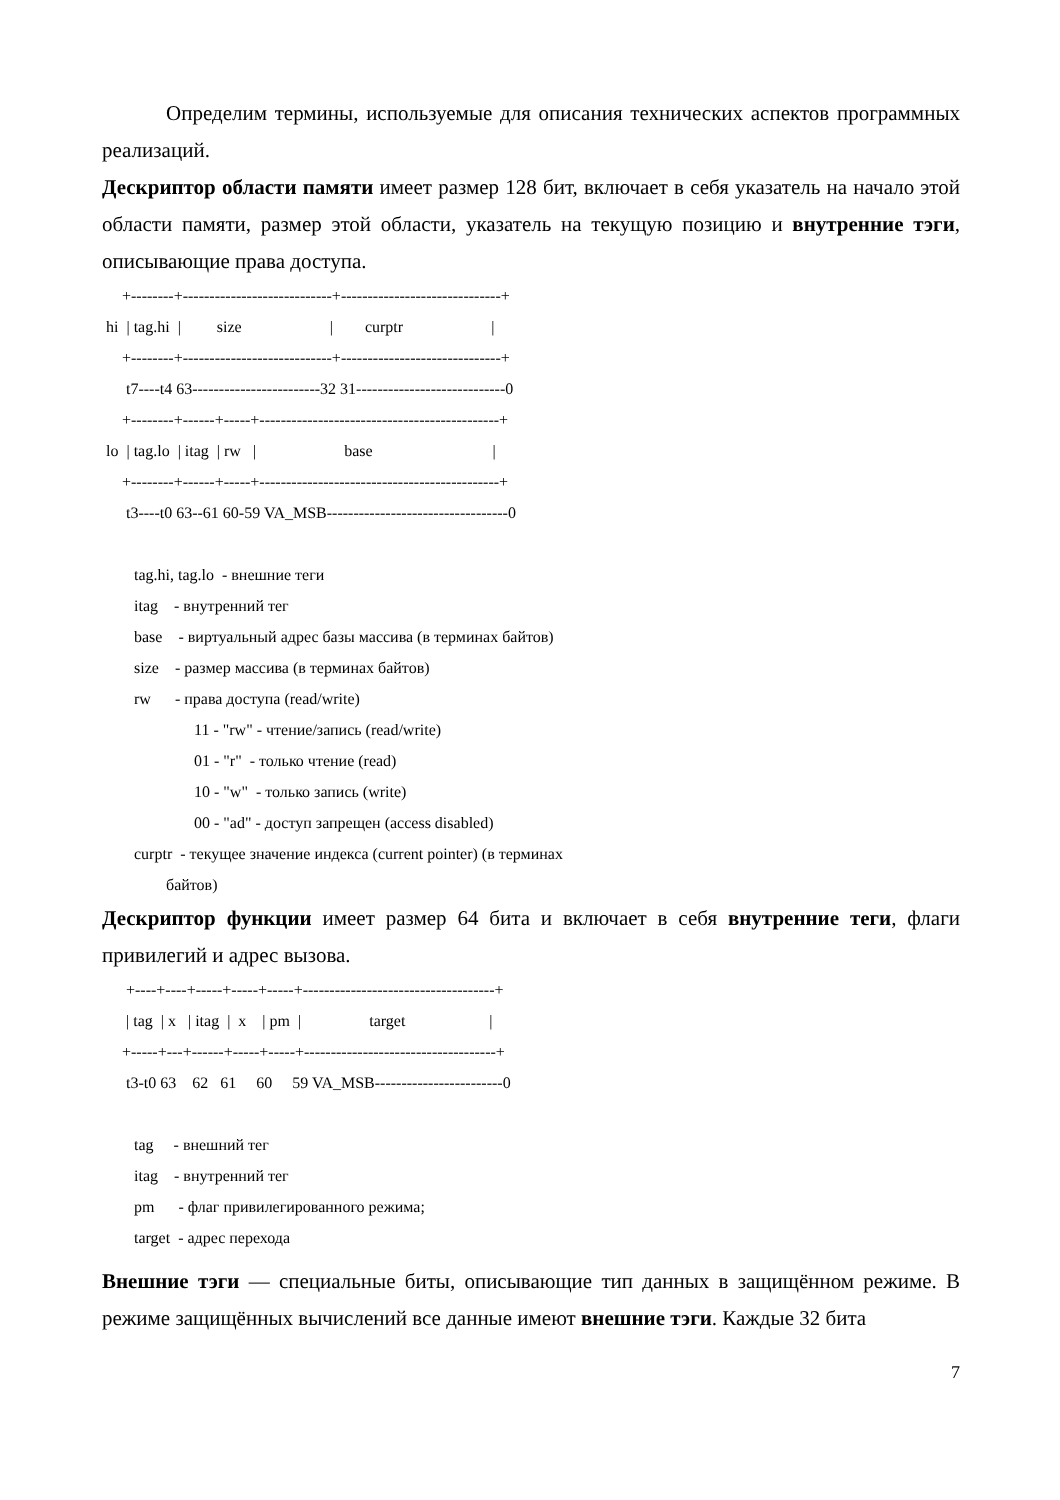Определим термины, используемые для описания технических аспектов программных реализаций.
Дескриптор области памяти имеет размер 128 бит, включает в себя указатель на начало этой области памяти, размер этой области, указатель на текущую позицию и внутренние тэги, описывающие права доступа.
     +--------+----------------------------+------------------------------+
 hi  | tag.hi  |         size                      |        curptr                      |
     +--------+----------------------------+------------------------------+
      t7----t4 63------------------------32 31----------------------------0
     +--------+------+-----+---------------------------------------------+
 lo  | tag.lo  | itag  | rw   |                      base                              |
     +--------+------+-----+---------------------------------------------+
      t3----t0 63--61 60-59 VA_MSB----------------------------------0

        tag.hi, tag.lo  - внешние теги
        itag    - внутренний тег
        base    - виртуальный адрес базы массива (в терминах байтов)
        size    - размер массива (в терминах байтов)
        rw      - права доступа (read/write)
                       11 - "rw" - чтение/запись (read/write)
                       01 - "r"  - только чтение (read)
                       10 - "w"  - только запись (write)
                       00 - "ad" - доступ запрещен (access disabled)
        curptr  - текущее значение индекса (current pointer) (в терминах
                байтов)
Дескриптор функции имеет размер 64 бита и включает в себя внутренние теги, флаги привилегий и адрес вызова.
      +----+----+-----+-----+-----+------------------------------------+
      | tag  | x   | itag  |  x    | pm  |                 target                     |
     +-----+---+------+-----+-----+------------------------------------+
      t3-t0 63    62   61     60     59 VA_MSB------------------------0

        tag     - внешний тег
        itag    - внутренний тег
        pm      - флаг привилегированного режима;
        target  - адрес перехода
Внешние тэги — специальные биты, описывающие тип данных в защищённом режиме. В режиме защищённых вычислений все данные имеют внешние тэги. Каждые 32 бита
7